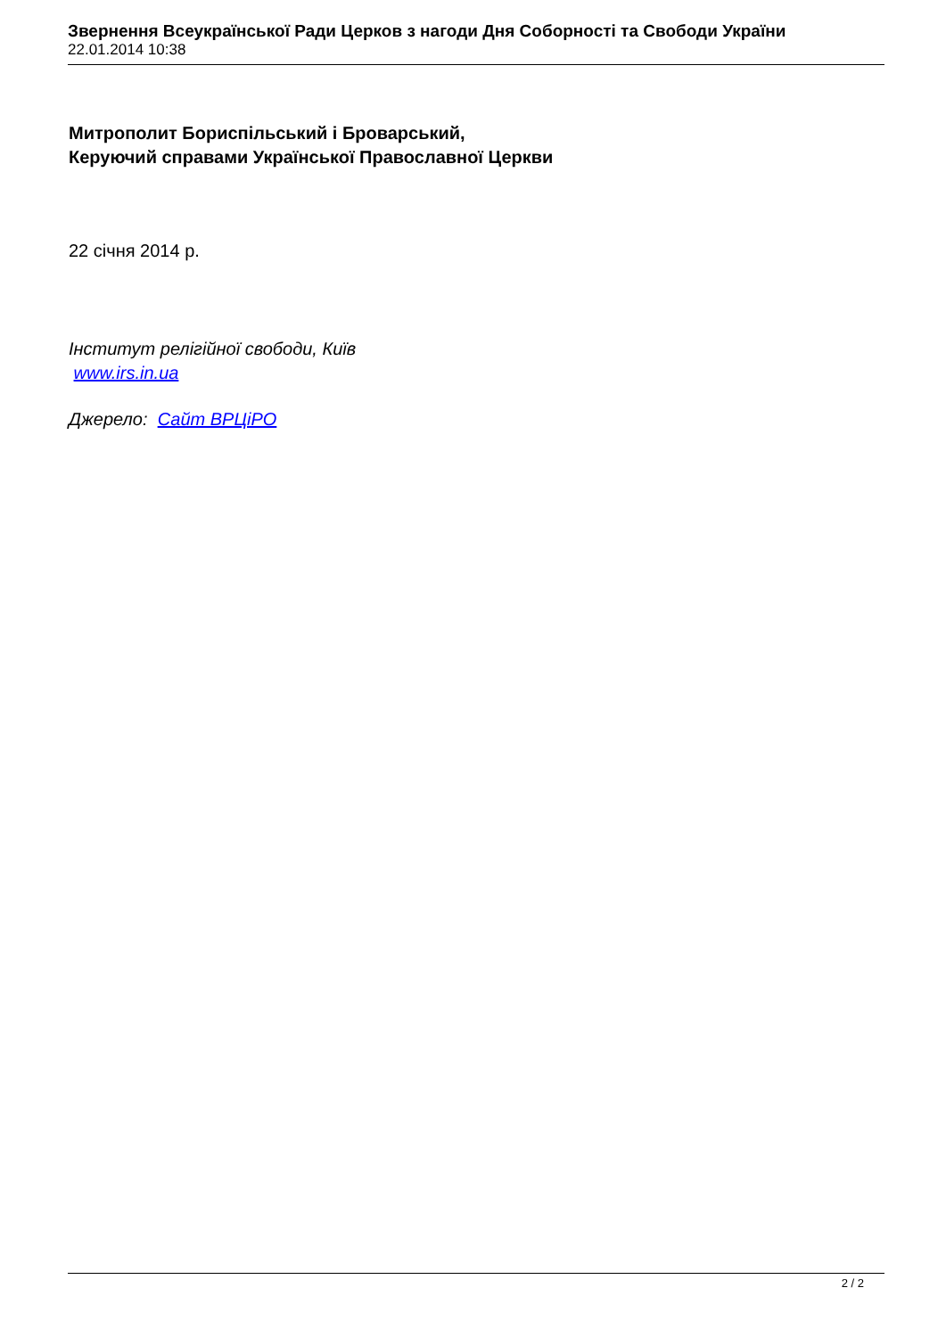Звернення Всеукраїнської Ради Церков з нагоди Дня Соборності та Свободи України
22.01.2014 10:38
Митрополит Бориспільський і Броварський,
Керуючий справами Української Православної Церкви
22 січня 2014 р.
Інститут релігійної свободи, Київ
www.irs.in.ua
Джерело: Сайт ВРЦіРО
2 / 2